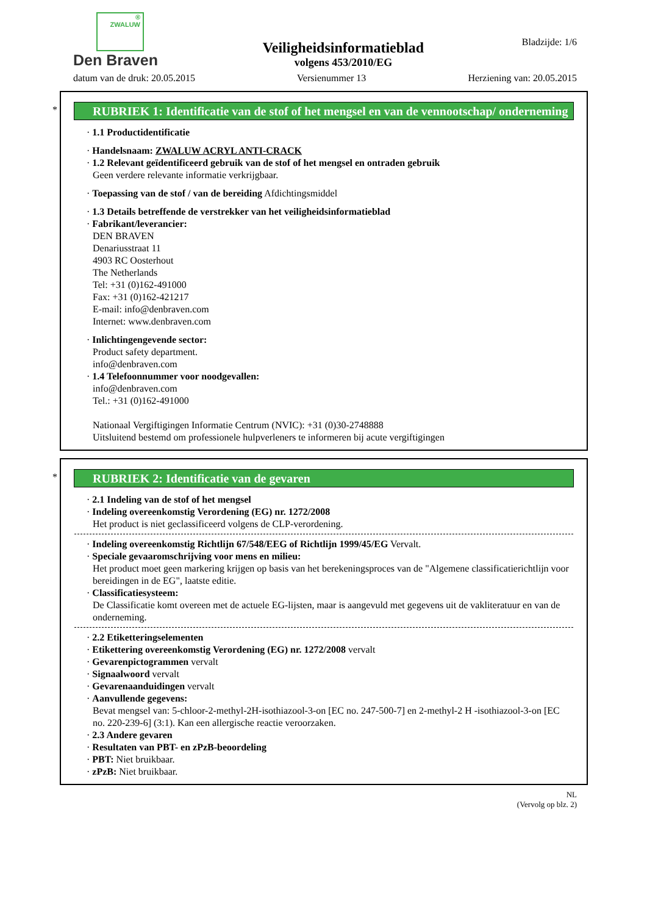®
ZWALUW
Den Braven
Veiligheidsinformatieblad
volgens 453/2010/EG
Bladzijde: 1/6
datum van de druk: 20.05.2015 Versienummer 13 Herziening van: 20.05.2015
*
RUBRIEK 1: Identificatie van de stof of het mengsel en van de vennootschap/ onderneming
· 1.1 Productidentificatie
· Handelsnaam: ZWALUW ACRYL ANTI-CRACK
· 1.2 Relevant geïdentificeerd gebruik van de stof of het mengsel en ontraden gebruik
Geen verdere relevante informatie verkrijgbaar.
· Toepassing van de stof / van de bereiding Afdichtingsmiddel
· 1.3 Details betreffende de verstrekker van het veiligheidsinformatieblad
· Fabrikant/leverancier:
DEN BRAVEN
Denariusstraat 11
4903 RC Oosterhout
The Netherlands
Tel: +31 (0)162-491000
Fax: +31 (0)162-421217
E-mail: info@denbraven.com
Internet: www.denbraven.com
· Inlichtingengevende sector:
Product safety department.
info@denbraven.com
· 1.4 Telefoonnummer voor noodgevallen:
info@denbraven.com
Tel.: +31 (0)162-491000
Nationaal Vergiftigingen Informatie Centrum (NVIC): +31 (0)30-2748888
Uitsluitend bestemd om professionele hulpverleners te informeren bij acute vergiftigingen
*
RUBRIEK 2: Identificatie van de gevaren
· 2.1 Indeling van de stof of het mengsel
· Indeling overeenkomstig Verordening (EG) nr. 1272/2008
Het product is niet geclassificeerd volgens de CLP-verordening.
· Indeling overeenkomstig Richtlijn 67/548/EEG of Richtlijn 1999/45/EG Vervalt.
· Speciale gevaaromschrijving voor mens en milieu:
Het product moet geen markering krijgen op basis van het berekeningsproces van de "Algemene classificatierichtlijn voor bereidingen in de EG", laatste editie.
· Classificatiesysteem:
De Classificatie komt overeen met de actuele EG-lijsten, maar is aangevuld met gegevens uit de vakliteratuur en van de onderneming.
· 2.2 Etiketteringselementen
· Etikettering overeenkomstig Verordening (EG) nr. 1272/2008 vervalt
· Gevarenpictogrammen vervalt
· Signaalwoord vervalt
· Gevarenaanduidingen vervalt
· Aanvullende gegevens:
Bevat mengsel van: 5-chloor-2-methyl-2H-isothiazool-3-on [EC no. 247-500-7] en 2-methyl-2 H -isothiazool-3-on [EC no. 220-239-6] (3:1). Kan een allergische reactie veroorzaken.
· 2.3 Andere gevaren
· Resultaten van PBT- en zPzB-beoordeling
· PBT: Niet bruikbaar.
· zPzB: Niet bruikbaar.
NL
(Vervolg op blz. 2)